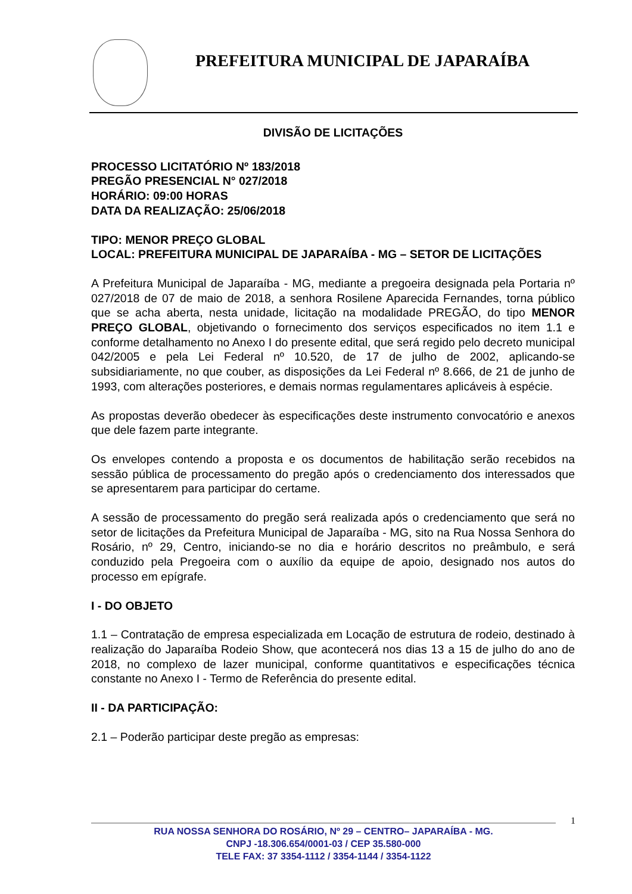PREFEITURA MUNICIPAL DE JAPARAÍBA
DIVISÃO DE LICITAÇÕES
PROCESSO LICITATÓRIO Nº 183/2018
PREGÃO PRESENCIAL N° 027/2018
HORÁRIO: 09:00 HORAS
DATA DA REALIZAÇÃO: 25/06/2018
TIPO: MENOR PREÇO GLOBAL
LOCAL: PREFEITURA MUNICIPAL DE JAPARAÍBA - MG – SETOR DE LICITAÇÕES
A Prefeitura Municipal de Japaraíba - MG, mediante a pregoeira designada pela Portaria nº 027/2018 de 07 de maio de 2018, a senhora Rosilene Aparecida Fernandes, torna público que se acha aberta, nesta unidade, licitação na modalidade PREGÃO, do tipo MENOR PREÇO GLOBAL, objetivando o fornecimento dos serviços especificados no item 1.1 e conforme detalhamento no Anexo I do presente edital, que será regido pelo decreto municipal 042/2005 e pela Lei Federal nº 10.520, de 17 de julho de 2002, aplicando-se subsidiariamente, no que couber, as disposições da Lei Federal nº 8.666, de 21 de junho de 1993, com alterações posteriores, e demais normas regulamentares aplicáveis à espécie.
As propostas deverão obedecer às especificações deste instrumento convocatório e anexos que dele fazem parte integrante.
Os envelopes contendo a proposta e os documentos de habilitação serão recebidos na sessão pública de processamento do pregão após o credenciamento dos interessados que se apresentarem para participar do certame.
A sessão de processamento do pregão será realizada após o credenciamento que será no setor de licitações da Prefeitura Municipal de Japaraíba - MG, sito na Rua Nossa Senhora do Rosário, nº 29, Centro, iniciando-se no dia e horário descritos no preâmbulo, e será conduzido pela Pregoeira com o auxílio da equipe de apoio, designado nos autos do processo em epígrafe.
I - DO OBJETO
1.1 – Contratação de empresa especializada em Locação de estrutura de rodeio, destinado à realização do Japaraíba Rodeio Show, que acontecerá nos dias 13 a 15 de julho do ano de 2018, no complexo de lazer municipal, conforme quantitativos e especificações técnica constante no Anexo I - Termo de Referência do presente edital.
II - DA PARTICIPAÇÃO:
2.1 – Poderão participar deste pregão as empresas:
1
RUA NOSSA SENHORA DO ROSÁRIO, Nº 29 – CENTRO– JAPARAÍBA - MG.
CNPJ -18.306.654/0001-03 / CEP 35.580-000
TELE FAX: 37 3354-1112 / 3354-1144 / 3354-1122